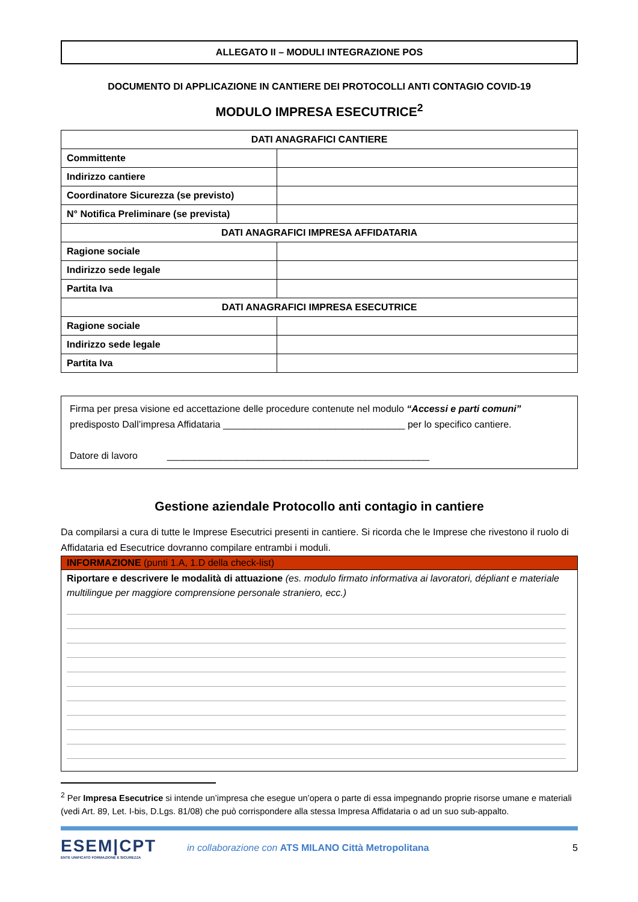ALLEGATO II – MODULI INTEGRAZIONE POS
DOCUMENTO DI APPLICAZIONE IN CANTIERE DEI PROTOCOLLI ANTI CONTAGIO COVID-19
MODULO IMPRESA ESECUTRICE<sup>2</sup>
| DATI ANAGRAFICI CANTIERE | |
| Committente | |
| Indirizzo cantiere | |
| Coordinatore Sicurezza (se previsto) | |
| N° Notifica Preliminare (se prevista) | |
| DATI ANAGRAFICI IMPRESA AFFIDATARIA | |
| Ragione sociale | |
| Indirizzo sede legale | |
| Partita Iva | |
| DATI ANAGRAFICI IMPRESA ESECUTRICE | |
| Ragione sociale | |
| Indirizzo sede legale | |
| Partita Iva | |
Firma per presa visione ed accettazione delle procedure contenute nel modulo “Accessi e parti comuni” predisposto Dall’impresa Affidataria __________________________________ per lo specifico cantiere.
Datore di lavoro _________________________________________________
Gestione aziendale Protocollo anti contagio in cantiere
Da compilarsi a cura di tutte le Imprese Esecutrici presenti in cantiere. Si ricorda che le Imprese che rivestono il ruolo di Affidataria ed Esecutrice dovranno compilare entrambi i moduli.
INFORMAZIONE (punti 1.A, 1.D della check-list)
Riportare e descrivere le modalità di attuazione (es. modulo firmato informativa ai lavoratori, dépliant e materiale multilingue per maggiore comprensione personale straniero, ecc.)
<sup>2</sup> Per Impresa Esecutrice si intende un’impresa che esegue un’opera o parte di essa impegnando proprie risorse umane e materiali (vedi Art. 89, Let. I-bis, D.Lgs. 81/08) che può corrispondere alla stessa Impresa Affidataria o ad un suo sub-appalto.
ESEM|CPT
ENTE UNIFICATO FORMAZIONE E SICUREZZA
in collaborazione con ATS MILANO Città Metropolitana
5